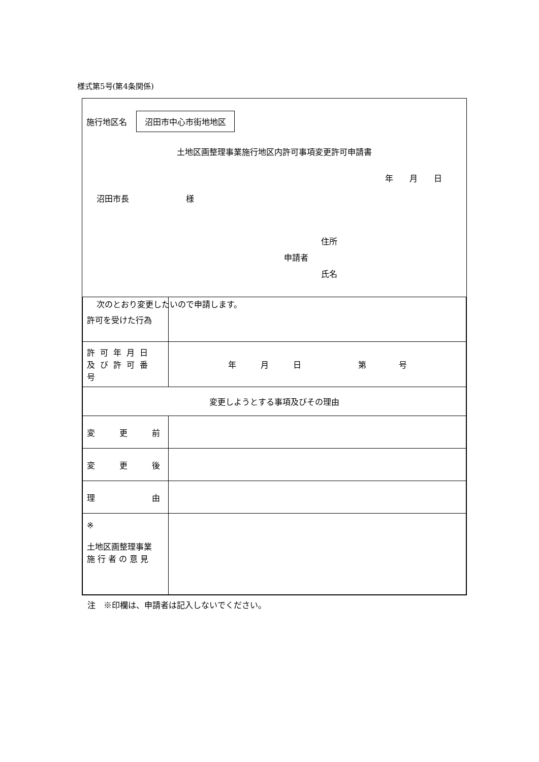様式第5号(第4条関係)
施行地区名 沼田市中心市街地地区
土地区画整理事業施行地区内許可事項変更許可申請書
年　　月　　日
沼田市長　　　　　　　様
住所
申請者
氏名
次のとおり変更したいので申請します。
| 許可を受けた行為 | |
| 許可年月日 及び許可番号 | 年 月 日 第 号 |
| 変更しようとする事項及びその理由 | |
| 変 更 前 | |
| 変 更 後 | |
| 理 由 | |
| ※ 土地区画整理事業 施 行 者 の 意 見 | |
注　※印欄は、申請者は記入しないでください。